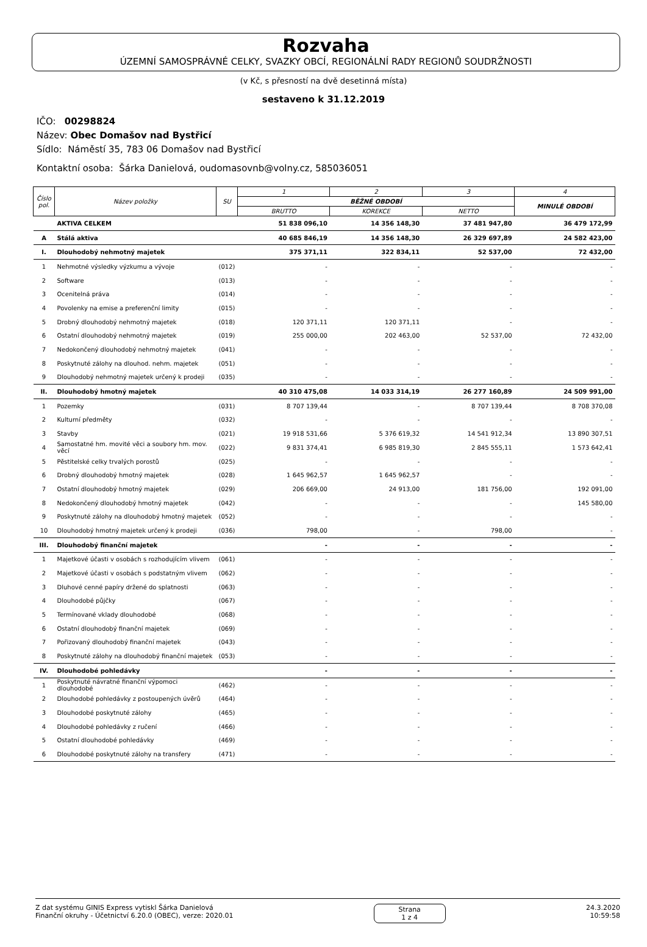Rozvaha
ÚZEMNÍ SAMOSPRÁVNÉ CELKY, SVAZKY OBCÍ, REGIONÁLNÍ RADY REGIONŮ SOUDRŽNOSTI
(v Kč, s přesností na dvě desetinná místa)
sestaveno k 31.12.2019
IČO: 00298824
Název: Obec Domašov nad Bystřicí
Sídlo: Náměstí 35, 783 06 Domašov nad Bystřicí
Kontaktní osoba: Šárka Danielová, oudomasovnb@volny.cz, 585036051
| Číslo pol. | Název položky | SU | 1 | 2 | 3 | 4 |
| --- | --- | --- | --- | --- | --- | --- |
| | | | BĚŽNÉ OBDOBÍ | | | MINULÉ OBDOBÍ |
| | | | BRUTTO | KOREKCE | NETTO | |
| | AKTIVA CELKEM | | 51 838 096,10 | 14 356 148,30 | 37 481 947,80 | 36 479 172,99 |
| A | Stálá aktiva | | 40 685 846,19 | 14 356 148,30 | 26 329 697,89 | 24 582 423,00 |
| I. | Dlouhodobý nehmotný majetek | | 375 371,11 | 322 834,11 | 52 537,00 | 72 432,00 |
| 1 | Nehmotné výsledky výzkumu a vývoje | (012) | - | - | - | - |
| 2 | Software | (013) | - | - | - | - |
| 3 | Ocenitelná práva | (014) | - | - | - | - |
| 4 | Povolenky na emise a preferenční limity | (015) | - | - | - | - |
| 5 | Drobný dlouhodobý nehmotný majetek | (018) | 120 371,11 | 120 371,11 | - | - |
| 6 | Ostatní dlouhodobý nehmotný majetek | (019) | 255 000,00 | 202 463,00 | 52 537,00 | 72 432,00 |
| 7 | Nedokončený dlouhodobý nehmotný majetek | (041) | - | - | - | - |
| 8 | Poskytnuté zálohy na dlouhod. nehm. majetek | (051) | - | - | - | - |
| 9 | Dlouhodobý nehmotný majetek určený k prodeji | (035) | - | - | - | - |
| II. | Dlouhodobý hmotný majetek | | 40 310 475,08 | 14 033 314,19 | 26 277 160,89 | 24 509 991,00 |
| 1 | Pozemky | (031) | 8 707 139,44 | - | 8 707 139,44 | 8 708 370,08 |
| 2 | Kulturní předměty | (032) | - | - | - | - |
| 3 | Stavby | (021) | 19 918 531,66 | 5 376 619,32 | 14 541 912,34 | 13 890 307,51 |
| 4 | Samostatné hm. movité věci a soubory hm. mov. věcí | (022) | 9 831 374,41 | 6 985 819,30 | 2 845 555,11 | 1 573 642,41 |
| 5 | Pěstitelské celky trvalých porostů | (025) | - | - | - | - |
| 6 | Drobný dlouhodobý hmotný majetek | (028) | 1 645 962,57 | 1 645 962,57 | - | - |
| 7 | Ostatní dlouhodobý hmotný majetek | (029) | 206 669,00 | 24 913,00 | 181 756,00 | 192 091,00 |
| 8 | Nedokončený dlouhodobý hmotný majetek | (042) | - | - | - | 145 580,00 |
| 9 | Poskytnuté zálohy na dlouhodobý hmotný majetek | (052) | - | - | - | - |
| 10 | Dlouhodobý hmotný majetek určený k prodeji | (036) | 798,00 | - | 798,00 | - |
| III. | Dlouhodobý finanční majetek | | - | - | - | - |
| 1 | Majetkové účasti v osobách s rozhodujícím vlivem | (061) | - | - | - | - |
| 2 | Majetkové účasti v osobách s podstatným vlivem | (062) | - | - | - | - |
| 3 | Dluhové cenné papíry držené do splatnosti | (063) | - | - | - | - |
| 4 | Dlouhodobé půjčky | (067) | - | - | - | - |
| 5 | Termínované vklady dlouhodobé | (068) | - | - | - | - |
| 6 | Ostatní dlouhodobý finanční majetek | (069) | - | - | - | - |
| 7 | Pořizovaný dlouhodobý finanční majetek | (043) | - | - | - | - |
| 8 | Poskytnuté zálohy na dlouhodobý finanční majetek | (053) | - | - | - | - |
| IV. | Dlouhodobé pohledávky | | - | - | - | - |
| 1 | Poskytnuté návratné finanční výpomoci dlouhodobé | (462) | - | - | - | - |
| 2 | Dlouhodobé pohledávky z postoupených úvěrů | (464) | - | - | - | - |
| 3 | Dlouhodobé poskytnuté zálohy | (465) | - | - | - | - |
| 4 | Dlouhodobé pohledávky z ručení | (466) | - | - | - | - |
| 5 | Ostatní dlouhodobé pohledávky | (469) | - | - | - | - |
| 6 | Dlouhodobé poskytnuté zálohy na transfery | (471) | - | - | - | - |
Z dat systému GINIS Express vytiskl Šárka Danielová
Finanční okruhy - Účetnictví 6.20.0 (OBEC), verze: 2020.01
Strana
1 z 4
24.3.2020
10:59:58